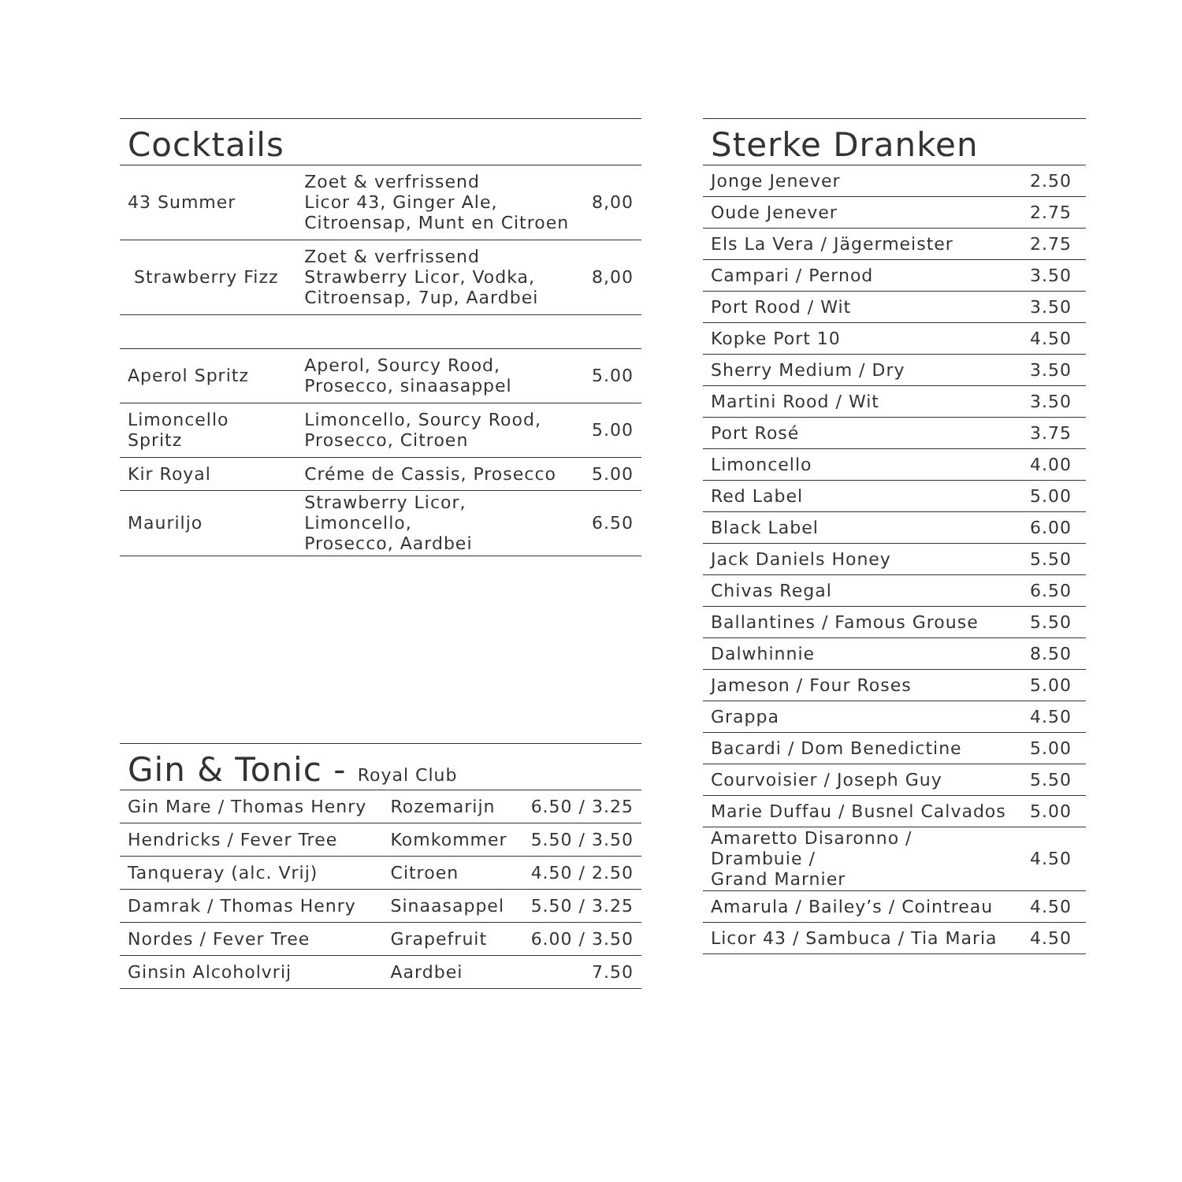Cocktails
| 43 Summer | Zoet & verfrissend Licor 43, Ginger Ale, Citroensap, Munt en Citroen | 8,00 |
| Strawberry Fizz | Zoet & verfrissend Strawberry Licor, Vodka, Citroensap, 7up, Aardbei | 8,00 |
| Aperol Spritz | Aperol, Sourcy Rood, Prosecco, sinaasappel | 5.00 |
| Limoncello Spritz | Limoncello, Sourcy Rood, Prosecco, Citroen | 5.00 |
| Kir Royal | Créme de Cassis, Prosecco | 5.00 |
| Mauriljo | Strawberry Licor, Limoncello, Prosecco, Aardbei | 6.50 |
Gin & Tonic - Royal Club
| Gin Mare / Thomas Henry | Rozemarijn | 6.50 / 3.25 |
| Hendricks / Fever Tree | Komkommer | 5.50 / 3.50 |
| Tanqueray (alc. Vrij) | Citroen | 4.50 / 2.50 |
| Damrak / Thomas Henry | Sinaasappel | 5.50 / 3.25 |
| Nordes / Fever Tree | Grapefruit | 6.00 / 3.50 |
| Ginsin Alcoholvrij | Aardbei | 7.50 |
Sterke Dranken
| Jonge Jenever | 2.50 |
| Oude Jenever | 2.75 |
| Els La Vera / Jägermeister | 2.75 |
| Campari / Pernod | 3.50 |
| Port Rood / Wit | 3.50 |
| Kopke Port 10 | 4.50 |
| Sherry Medium / Dry | 3.50 |
| Martini Rood / Wit | 3.50 |
| Port Rosé | 3.75 |
| Limoncello | 4.00 |
| Red Label | 5.00 |
| Black Label | 6.00 |
| Jack Daniels Honey | 5.50 |
| Chivas Regal | 6.50 |
| Ballantines / Famous Grouse | 5.50 |
| Dalwhinnie | 8.50 |
| Jameson / Four Roses | 5.00 |
| Grappa | 4.50 |
| Bacardi / Dom Benedictine | 5.00 |
| Courvoisier / Joseph Guy | 5.50 |
| Marie Duffau / Busnel Calvados | 5.00 |
| Amaretto Disaronno / Drambuie / Grand Marnier | 4.50 |
| Amarula / Bailey’s / Cointreau | 4.50 |
| Licor 43 / Sambuca / Tia Maria | 4.50 |